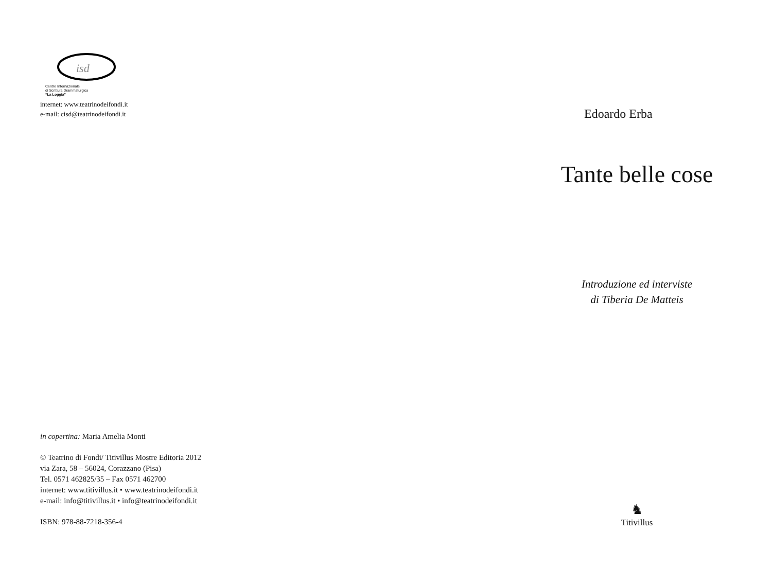isd
Centro Internazionale
di Scrittura Drammaturgica
“La Loggia”
internet: www.teatrinodeifondi.it
e-mail: cisd@teatrinodeifondi.it
in copertina: Maria Amelia Monti
© Teatrino di Fondi/ Titivillus Mostre Editoria 2012
via Zara, 58 – 56024, Corazzano (Pisa)
Tel. 0571 462825/35 – Fax 0571 462700
internet: www.titivillus.it • www.teatrinodeifondi.it
e-mail: info@titivillus.it • info@teatrinodeifondi.it
ISBN: 978-88-7218-356-4
Edoardo Erba
Tante belle cose
Introduzione ed interviste
di Tiberia De Matteis
♞
Titivillus